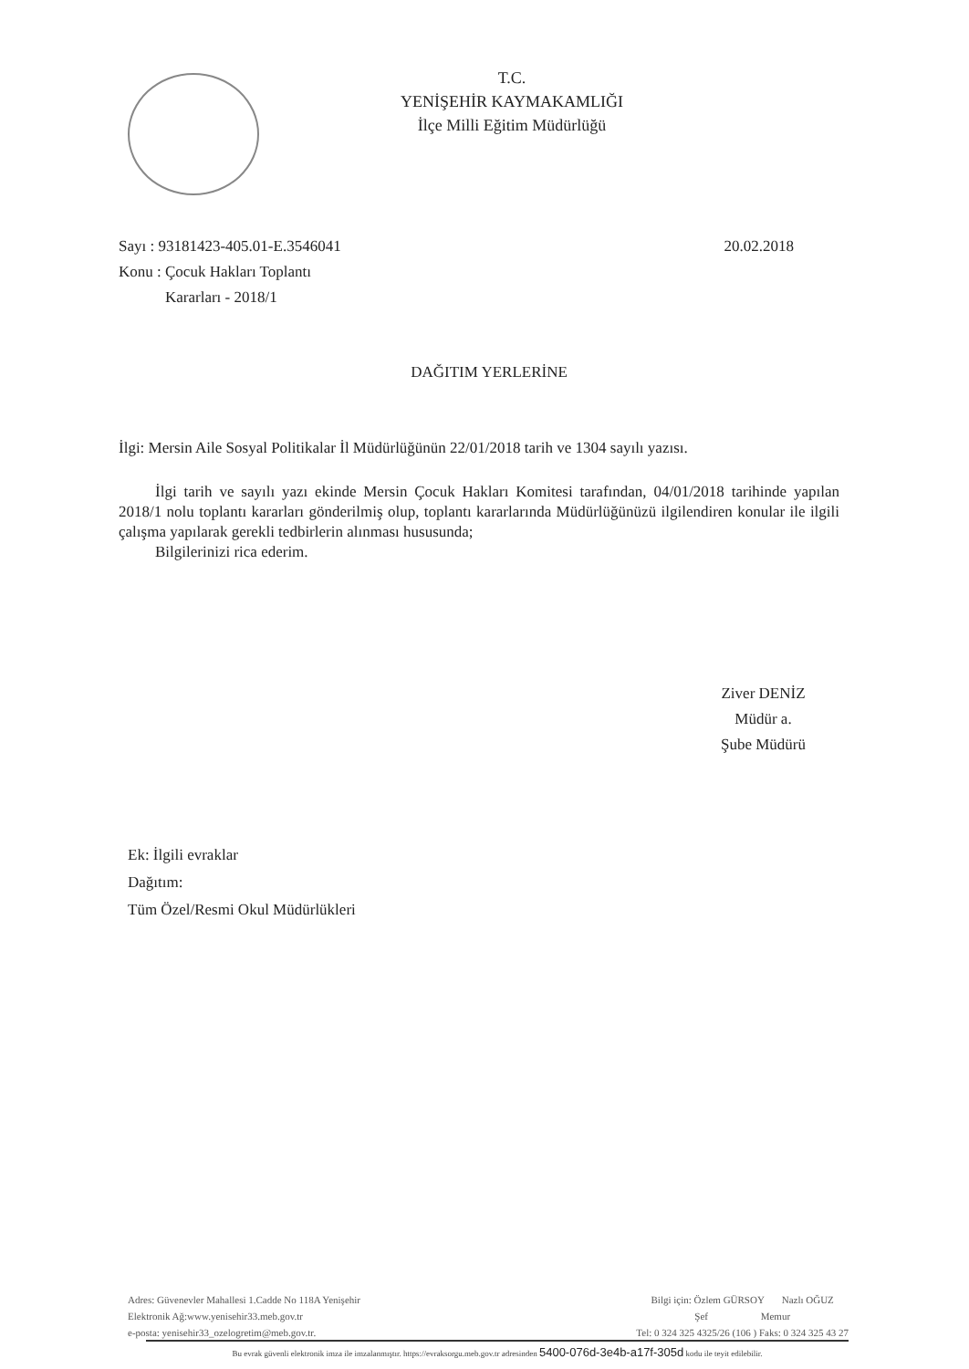T.C.
YENİŞEHİR KAYMAKAMLIĞI
İlçe Milli Eğitim Müdürlüğü
20.02.2018 Sayı : 93181423-405.01-E.3546041
Konu : Çocuk Hakları Toplantı
Kararları - 2018/1
DAĞITIM YERLERİNE
İlgi: Mersin Aile Sosyal Politikalar İl Müdürlüğünün 22/01/2018 tarih ve 1304 sayılı yazısı.
İlgi tarih ve sayılı yazı ekinde Mersin Çocuk Hakları Komitesi tarafından, 04/01/2018 tarihinde yapılan 2018/1 nolu toplantı kararları gönderilmiş olup, toplantı kararlarında Müdürlüğünüzü ilgilendiren konular ile ilgili çalışma yapılarak gerekli tedbirlerin alınması hususunda;
Bilgilerinizi rica ederim.
Ziver DENİZ
Müdür a.
Şube Müdürü
Ek: İlgili evraklar
Dağıtım:
Tüm Özel/Resmi Okul Müdürlükleri
Adres: Güvenevler Mahallesi 1.Cadde No 118A Yenişehir
Elektronik Ağ:www.yenisehir33.meb.gov.tr
e-posta: yenisehir33_ozelogretim@meb.gov.tr.
Bilgi için: Özlem GÜRSOY Nazlı OĞUZ
Şef Memur
Tel: 0 324 325 4325/26 (106 ) Faks: 0 324 325 43 27
Bu evrak güvenli elektronik imza ile imzalanmıştır. https://evraksorgu.meb.gov.tr adresinden 5400-076d-3e4b-a17f-305d kodu ile teyit edilebilir.